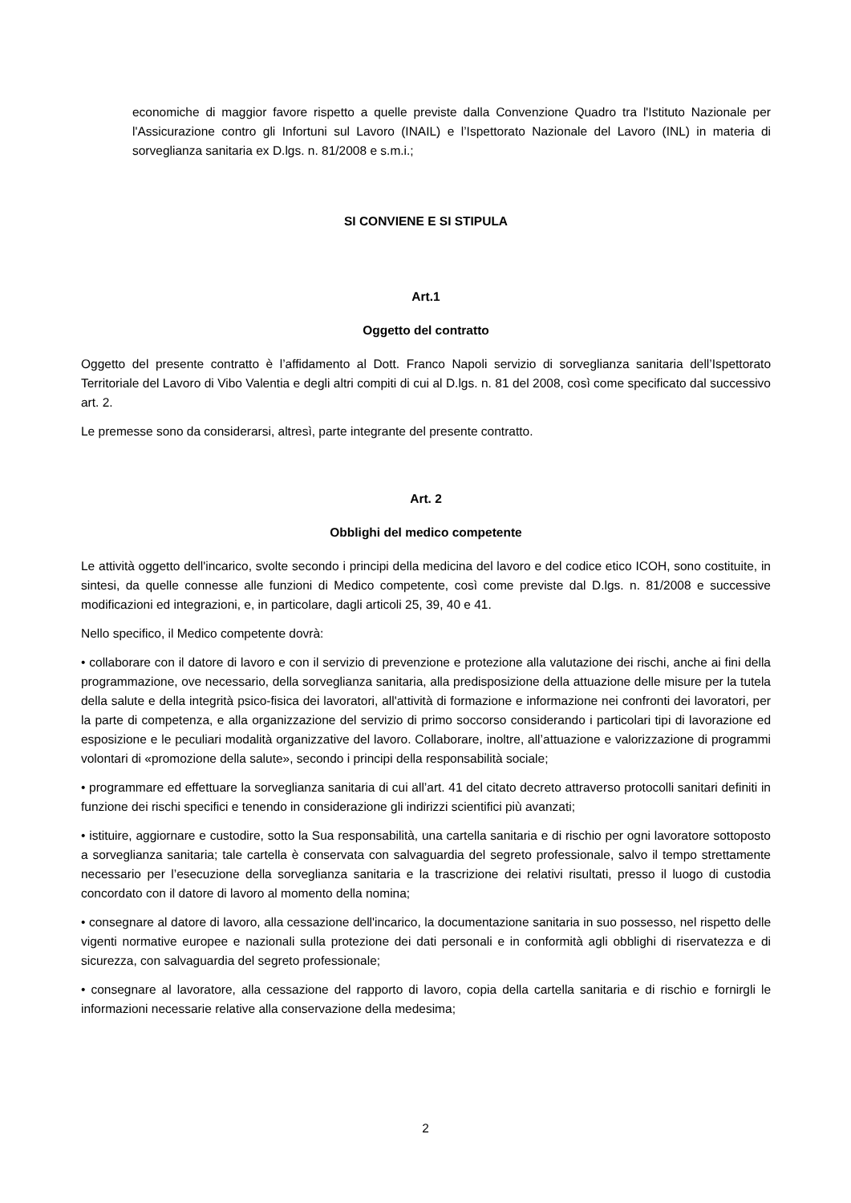economiche di maggior favore rispetto a quelle previste dalla Convenzione Quadro tra l'Istituto Nazionale per l'Assicurazione contro gli Infortuni sul Lavoro (INAIL) e l’Ispettorato Nazionale del Lavoro (INL) in materia di sorveglianza sanitaria ex D.lgs. n. 81/2008 e s.m.i.;
SI CONVIENE E SI STIPULA
Art.1
Oggetto del contratto
Oggetto del presente contratto è l’affidamento al Dott. Franco Napoli servizio di sorveglianza sanitaria dell’Ispettorato Territoriale del Lavoro di Vibo Valentia e degli altri compiti di cui al D.lgs. n. 81 del 2008, così come specificato dal successivo art. 2.
Le premesse sono da considerarsi, altresì, parte integrante del presente contratto.
Art. 2
Obblighi del medico competente
Le attività oggetto dell'incarico, svolte secondo i principi della medicina del lavoro e del codice etico ICOH, sono costituite, in sintesi, da quelle connesse alle funzioni di Medico competente, così come previste dal D.lgs. n. 81/2008 e successive modificazioni ed integrazioni, e, in particolare, dagli articoli 25, 39, 40 e 41.
Nello specifico, il Medico competente dovrà:
• collaborare con il datore di lavoro e con il servizio di prevenzione e protezione alla valutazione dei rischi, anche ai fini della programmazione, ove necessario, della sorveglianza sanitaria, alla predisposizione della attuazione delle misure per la tutela della salute e della integrità psico-fisica dei lavoratori, all'attività di formazione e informazione nei confronti dei lavoratori, per la parte di competenza, e alla organizzazione del servizio di primo soccorso considerando i particolari tipi di lavorazione ed esposizione e le peculiari modalità organizzative del lavoro. Collaborare, inoltre, all’attuazione e valorizzazione di programmi volontari di «promozione della salute», secondo i principi della responsabilità sociale;
• programmare ed effettuare la sorveglianza sanitaria di cui all’art. 41 del citato decreto attraverso protocolli sanitari definiti in funzione dei rischi specifici e tenendo in considerazione gli indirizzi scientifici più avanzati;
• istituire, aggiornare e custodire, sotto la Sua responsabilità, una cartella sanitaria e di rischio per ogni lavoratore sottoposto a sorveglianza sanitaria; tale cartella è conservata con salvaguardia del segreto professionale, salvo il tempo strettamente necessario per l’esecuzione della sorveglianza sanitaria e la trascrizione dei relativi risultati, presso il luogo di custodia concordato con il datore di lavoro al momento della nomina;
• consegnare al datore di lavoro, alla cessazione dell'incarico, la documentazione sanitaria in suo possesso, nel rispetto delle vigenti normative europee e nazionali sulla protezione dei dati personali e in conformità agli obblighi di riservatezza e di sicurezza, con salvaguardia del segreto professionale;
• consegnare al lavoratore, alla cessazione del rapporto di lavoro, copia della cartella sanitaria e di rischio e fornirgli le informazioni necessarie relative alla conservazione della medesima;
2